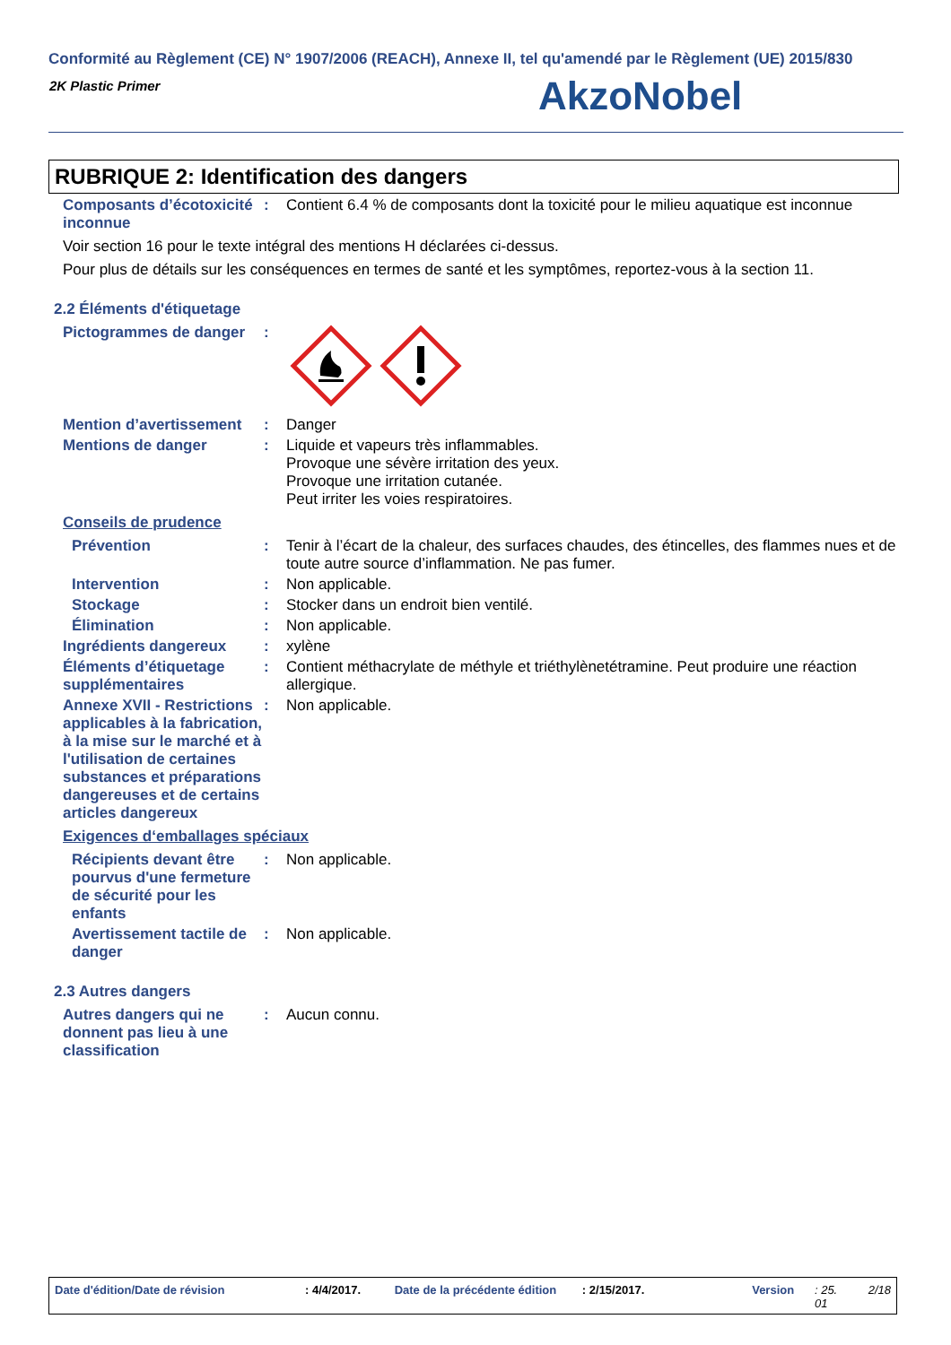Conformité au Règlement (CE) N° 1907/2006 (REACH), Annexe II, tel qu'amendé par le Règlement (UE) 2015/830
2K Plastic Primer AkzoNobel
RUBRIQUE 2: Identification des dangers
Composants d’écotoxicité inconnue
: Contient 6.4 % de composants dont la toxicité pour le milieu aquatique est inconnue
Voir section 16 pour le texte intégral des mentions H déclarées ci-dessus.
Pour plus de détails sur les conséquences en termes de santé et les symptômes, reportez-vous à la section 11.
2.2 Éléments d'étiquetage
Pictogrammes de danger :
Mention d’avertissement : Danger
Mentions de danger : Liquide et vapeurs très inflammables.
Provoque une sévère irritation des yeux.
Provoque une irritation cutanée.
Peut irriter les voies respiratoires.
Conseils de prudence
Prévention : Tenir à l’écart de la chaleur, des surfaces chaudes, des étincelles, des flammes nues et de toute autre source d’inflammation. Ne pas fumer.
Intervention : Non applicable.
Stockage : Stocker dans un endroit bien ventilé.
Élimination : Non applicable.
Ingrédients dangereux : xylène
Éléments d’étiquetage supplémentaires
: Contient méthacrylate de méthyle et triéthylènetétramine. Peut produire une réaction allergique.
Annexe XVII - Restrictions applicables à la fabrication, à la mise sur le marché et à l'utilisation de certaines substances et préparations dangereuses et de certains articles dangereux
: Non applicable.
Exigences d‘emballages spéciaux
Récipients devant être pourvus d'une fermeture de sécurité pour les enfants
: Non applicable.
Avertissement tactile de danger
: Non applicable.
2.3 Autres dangers
Autres dangers qui ne donnent pas lieu à une classification
: Aucun connu.
Date d'édition/Date de révision: 4/4/2017. Date de la précédente édition: 2/15/2017. Version: 25.
01 2/18